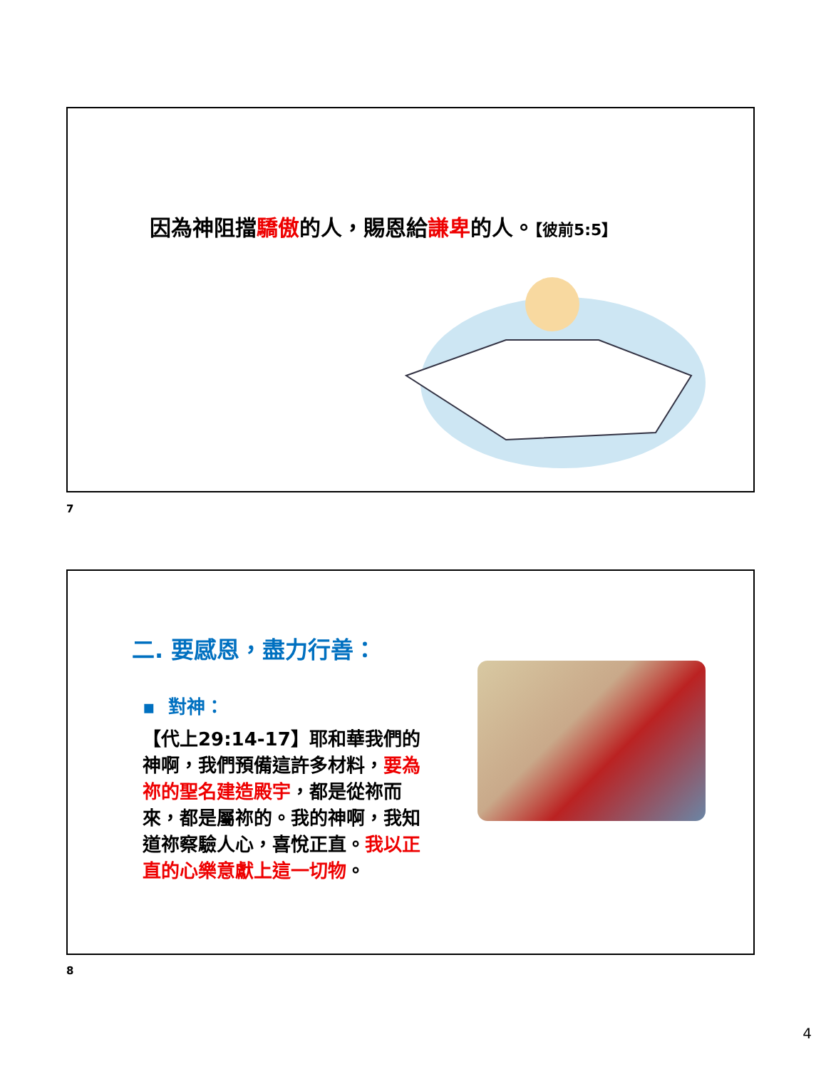因為神阻擋驕傲的人，賜恩給謙卑的人。【彼前5:5】
7
二. 要感恩，盡力行善：
▪ 對神：
【代上29:14-17】耶和華我們的神啊，我們預備這許多材料，要為祢的聖名建造殿宇，都是從祢而來，都是屬祢的。我的神啊，我知道祢察驗人心，喜悅正直。我以正直的心樂意獻上這一切物。
8
4